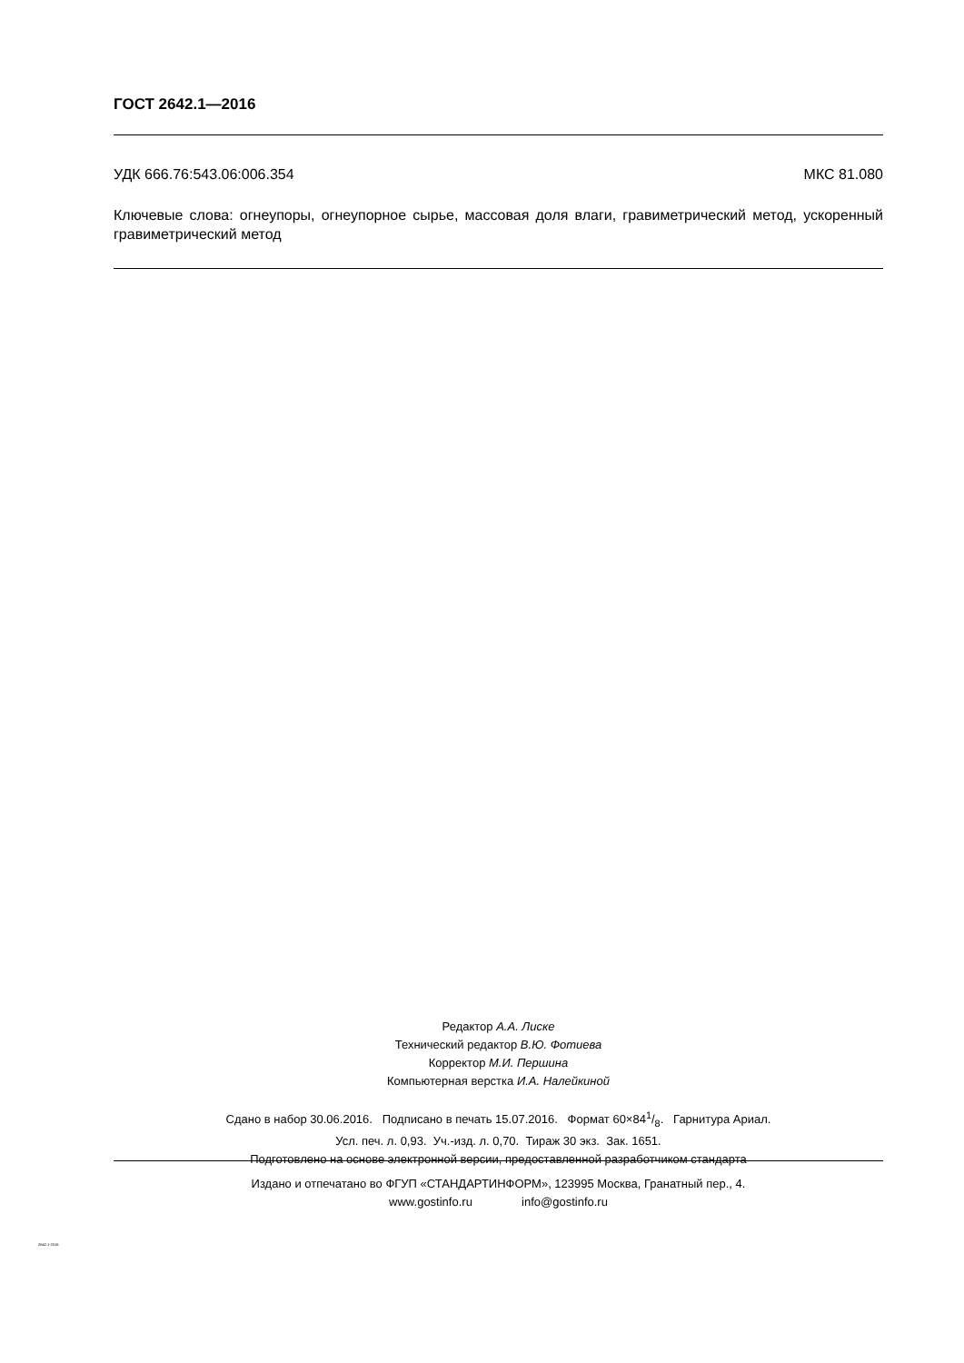ГОСТ 2642.1—2016
УДК 666.76:543.06:006.354 МКС 81.080
Ключевые слова: огнеупоры, огнеупорное сырье, массовая доля влаги, гравиметрический метод, ускоренный гравиметрический метод
Редактор А.А. Лиске
Технический редактор В.Ю. Фотиева
Корректор М.И. Першина
Компьютерная верстка И.А. Налейкиной
Сдано в набор 30.06.2016. Подписано в печать 15.07.2016. Формат 60×841/8. Гарнитура Ариал.
Усл. печ. л. 0,93. Уч.-изд. л. 0,70. Тираж 30 экз. Зак. 1651.
Подготовлено на основе электронной версии, предоставленной разработчиком стандарта
Издано и отпечатано во ФГУП «СТАНДАРТИНФОРМ», 123995 Москва, Гранатный пер., 4.
www.gostinfo.ru info@gostinfo.ru
2642.1-2016